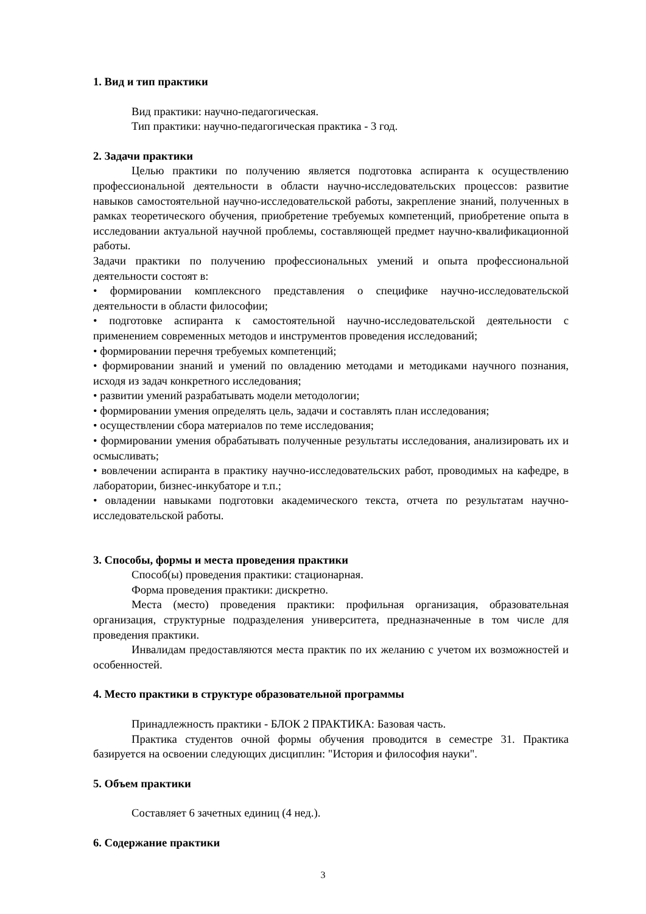1. Вид и тип практики
Вид практики: научно-педагогическая.
Тип практики: научно-педагогическая практика - 3 год.
2. Задачи практики
Целью практики по получению является подготовка аспиранта к осуществлению профессиональной деятельности в области научно-исследовательских процессов: развитие навыков самостоятельной научно-исследовательской работы, закрепление знаний, полученных в рамках теоретического обучения, приобретение требуемых компетенций, приобретение опыта в исследовании актуальной научной проблемы, составляющей предмет научно-квалификационной работы.
Задачи практики по получению профессиональных умений и опыта профессиональной деятельности состоят в:
• формировании комплексного представления о специфике научно-исследовательской деятельности в области философии;
• подготовке аспиранта к самостоятельной научно-исследовательской деятельности с применением современных методов и инструментов проведения исследований;
• формировании перечня требуемых компетенций;
• формировании знаний и умений по овладению методами и методиками научного познания, исходя из задач конкретного исследования;
• развитии умений разрабатывать модели методологии;
• формировании умения определять цель, задачи и составлять план исследования;
• осуществлении сбора материалов по теме исследования;
• формировании умения обрабатывать полученные результаты исследования, анализировать их и осмысливать;
• вовлечении аспиранта в практику научно-исследовательских работ, проводимых на кафедре, в лаборатории, бизнес-инкубаторе и т.п.;
• овладении навыками подготовки академического текста, отчета по результатам научно-исследовательской работы.
3. Способы, формы и места проведения практики
Способ(ы) проведения практики: стационарная.
Форма проведения практики: дискретно.
Места (место) проведения практики: профильная организация, образовательная организация, структурные подразделения университета, предназначенные в том числе для проведения практики.
Инвалидам предоставляются места практик по их желанию с учетом их возможностей и особенностей.
4. Место практики в структуре образовательной программы
Принадлежность практики - БЛОК 2 ПРАКТИКА: Базовая часть.
Практика студентов очной формы обучения проводится в семестре 31. Практика базируется на освоении следующих дисциплин: "История и философия науки".
5. Объем практики
Составляет 6 зачетных единиц (4 нед.).
6. Содержание практики
3